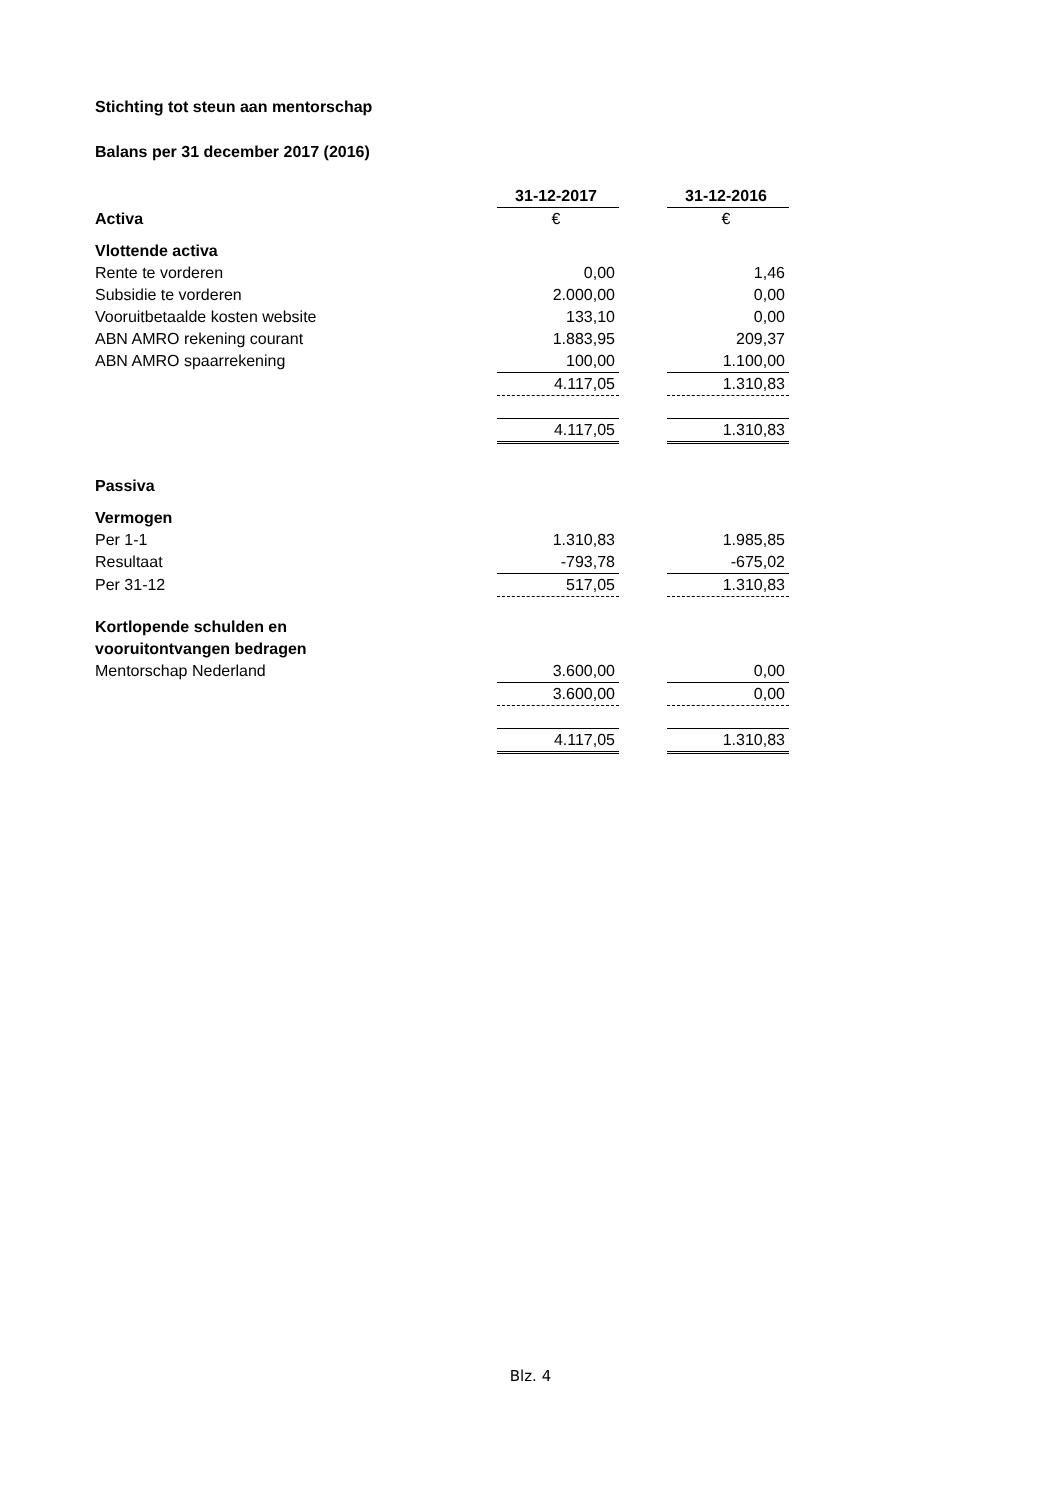Stichting tot steun aan mentorschap
Balans per 31 december 2017 (2016)
| | 31-12-2017 | | 31-12-2016 |
| Activa | € | | € |
| Vlottende activa | | | |
| Rente te vorderen | 0,00 | | 1,46 |
| Subsidie te vorderen | 2.000,00 | | 0,00 |
| Vooruitbetaalde kosten website | 133,10 | | 0,00 |
| ABN AMRO rekening courant | 1.883,95 | | 209,37 |
| ABN AMRO spaarrekening | 100,00 | | 1.100,00 |
| | 4.117,05 | | 1.310,83 |
| | 4.117,05 | | 1.310,83 |
| Passiva | | | |
| Vermogen | | | |
| Per 1-1 | 1.310,83 | | 1.985,85 |
| Resultaat | -793,78 | | -675,02 |
| Per 31-12 | 517,05 | | 1.310,83 |
| Kortlopende schulden en vooruitontvangen bedragen | | | |
| Mentorschap Nederland | 3.600,00 | | 0,00 |
| | 3.600,00 | | 0,00 |
| | 4.117,05 | | 1.310,83 |
Blz. 4